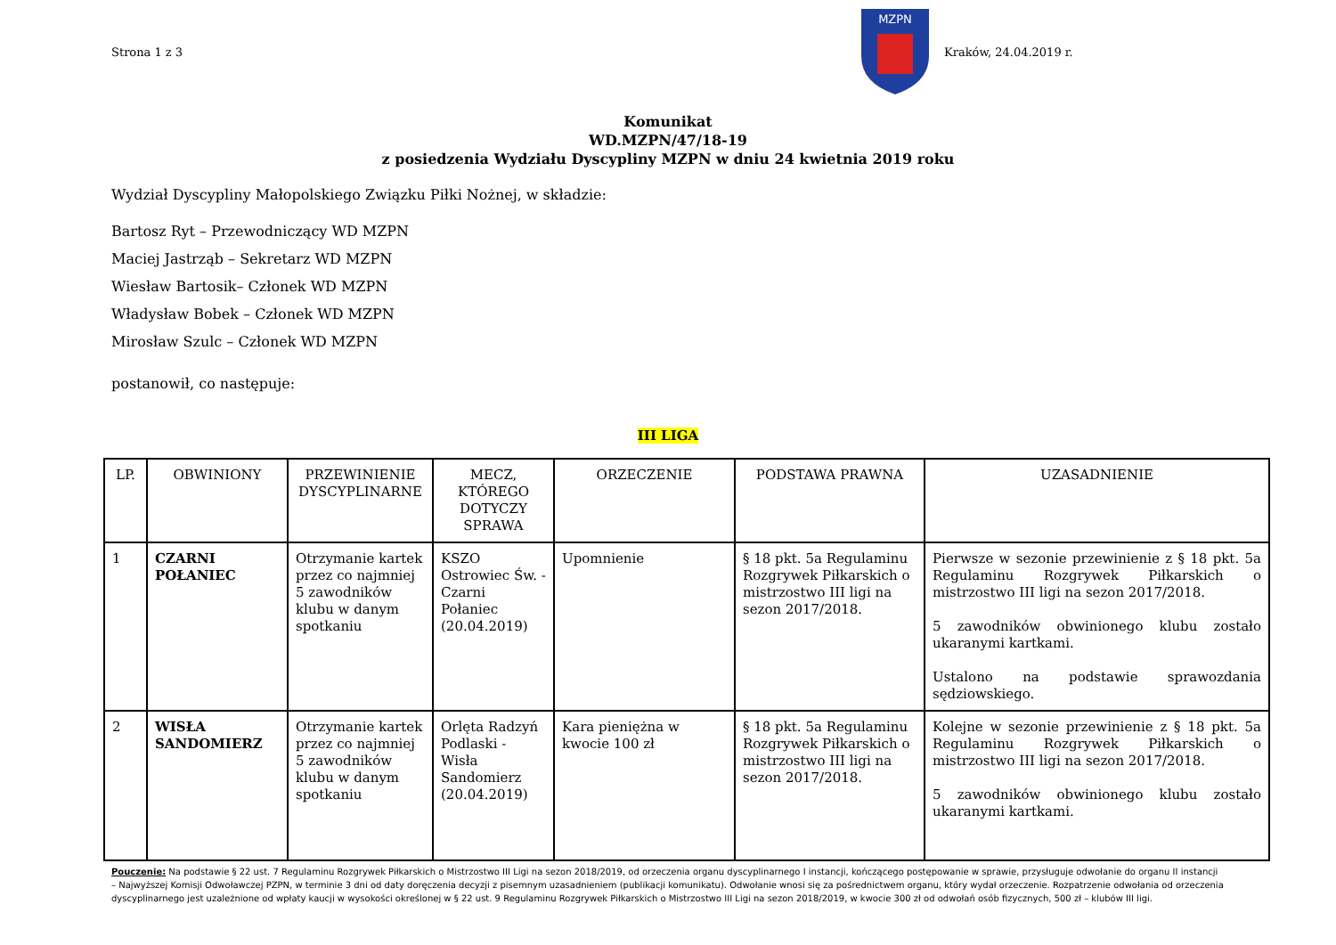Strona 1 z 3
MZPN
Kraków, 24.04.2019 r.
Komunikat
WD.MZPN/47/18-19
z posiedzenia Wydziału Dyscypliny MZPN w dniu 24 kwietnia 2019 roku
Wydział Dyscypliny Małopolskiego Związku Piłki Nożnej, w składzie:
Bartosz Ryt – Przewodniczący WD MZPN
Maciej Jastrząb – Sekretarz WD MZPN
Wiesław Bartosik– Członek WD MZPN
Władysław Bobek – Członek WD MZPN
Mirosław Szulc – Członek WD MZPN
postanowił, co następuje:
III LIGA
| LP. | OBWINIONY | PRZEWINIENIE DYSCYPLINARNE | MECZ, KTÓREGO DOTYCZY SPRAWA | ORZECZENIE | PODSTAWA PRAWNA | UZASADNIENIE |
| --- | --- | --- | --- | --- | --- | --- |
| 1 | CZARNI POŁANIEC | Otrzymanie kartek przez co najmniej 5 zawodników klubu w danym spotkaniu | KSZO Ostrowiec Św. - Czarni Połaniec (20.04.2019) | Upomnienie | § 18 pkt. 5a Regulaminu Rozgrywek Piłkarskich o mistrzostwo III ligi na sezon 2017/2018. | Pierwsze w sezonie przewinienie z § 18 pkt. 5a Regulaminu Rozgrywek Piłkarskich o mistrzostwo III ligi na sezon 2017/2018. 5 zawodników obwinionego klubu zostało ukaranymi kartkami. Ustalono na podstawie sprawozdania sędziowskiego. |
| 2 | WISŁA SANDOMIERZ | Otrzymanie kartek przez co najmniej 5 zawodników klubu w danym spotkaniu | Orlęta Radzyń Podlaski - Wisła Sandomierz (20.04.2019) | Kara pieniężna w kwocie 100 zł | § 18 pkt. 5a Regulaminu Rozgrywek Piłkarskich o mistrzostwo III ligi na sezon 2017/2018. | Kolejne w sezonie przewinienie z § 18 pkt. 5a Regulaminu Rozgrywek Piłkarskich o mistrzostwo III ligi na sezon 2017/2018. 5 zawodników obwinionego klubu zostało ukaranymi kartkami. |
Pouczenie: Na podstawie § 22 ust. 7 Regulaminu Rozgrywek Piłkarskich o Mistrzostwo III Ligi na sezon 2018/2019, od orzeczenia organu dyscyplinarnego I instancji, kończącego postępowanie w sprawie, przysługuje odwołanie do organu II instancji – Najwyższej Komisji Odwoławczej PZPN, w terminie 3 dni od daty doręczenia decyzji z pisemnym uzasadnieniem (publikacji komunikatu). Odwołanie wnosi się za pośrednictwem organu, który wydał orzeczenie. Rozpatrzenie odwołania od orzeczenia dyscyplinarnego jest uzależnione od wpłaty kaucji w wysokości określonej w § 22 ust. 9 Regulaminu Rozgrywek Piłkarskich o Mistrzostwo III Ligi na sezon 2018/2019, w kwocie 300 zł od odwołań osób fizycznych, 500 zł – klubów III ligi.